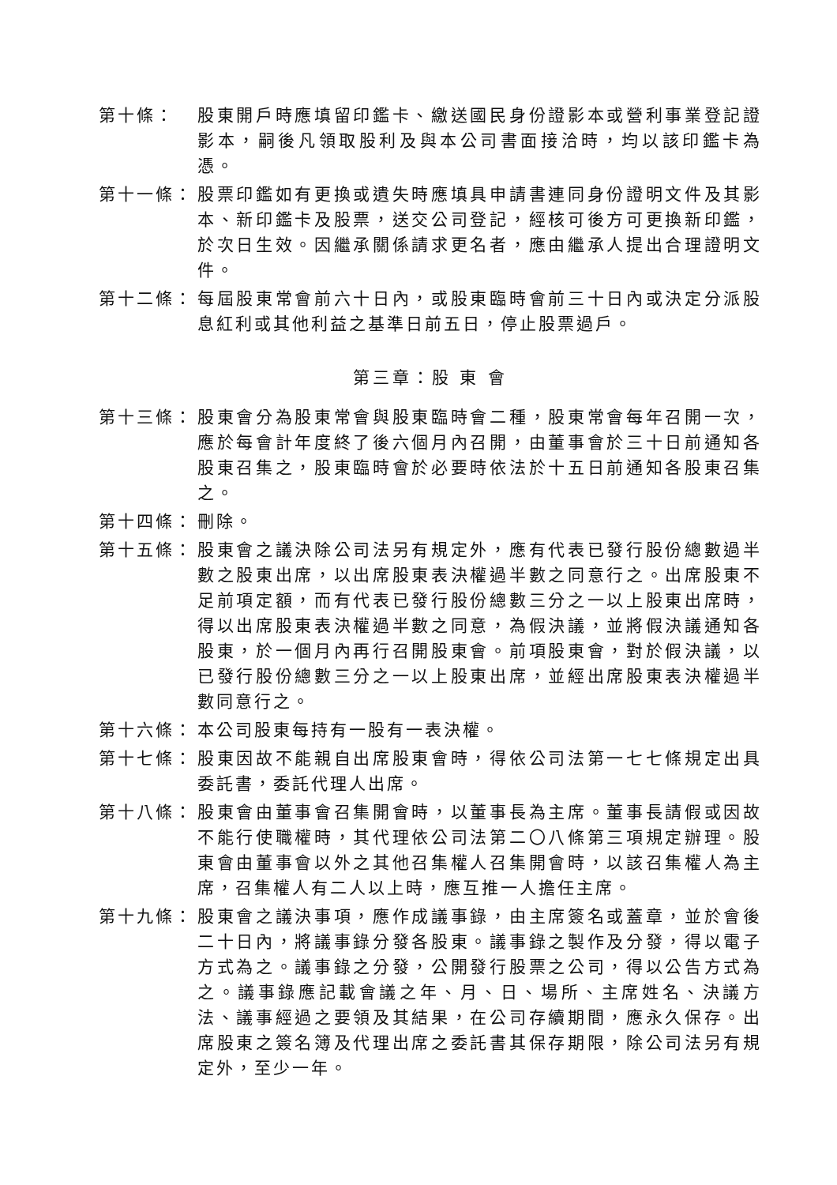第十條： 股東開戶時應填留印鑑卡、繳送國民身份證影本或營利事業登記證影本，嗣後凡領取股利及與本公司書面接洽時，均以該印鑑卡為憑。
第十一條： 股票印鑑如有更換或遺失時應填具申請書連同身份證明文件及其影本、新印鑑卡及股票，送交公司登記，經核可後方可更換新印鑑，於次日生效。因繼承關係請求更名者，應由繼承人提出合理證明文件。
第十二條： 每屆股東常會前六十日內，或股東臨時會前三十日內或決定分派股息紅利或其他利益之基準日前五日，停止股票過戶。
第三章：股 東 會
第十三條： 股東會分為股東常會與股東臨時會二種，股東常會每年召開一次，應於每會計年度終了後六個月內召開，由董事會於三十日前通知各股東召集之，股東臨時會於必要時依法於十五日前通知各股東召集之。
第十四條： 刪除。
第十五條： 股東會之議決除公司法另有規定外，應有代表已發行股份總數過半數之股東出席，以出席股東表決權過半數之同意行之。出席股東不足前項定額，而有代表已發行股份總數三分之一以上股東出席時，得以出席股東表決權過半數之同意，為假決議，並將假決議通知各股東，於一個月內再行召開股東會。前項股東會，對於假決議，以已發行股份總數三分之一以上股東出席，並經出席股東表決權過半數同意行之。
第十六條： 本公司股東每持有一股有一表決權。
第十七條： 股東因故不能親自出席股東會時，得依公司法第一七七條規定出具委託書，委託代理人出席。
第十八條： 股東會由董事會召集開會時，以董事長為主席。董事長請假或因故不能行使職權時，其代理依公司法第二〇八條第三項規定辦理。股東會由董事會以外之其他召集權人召集開會時，以該召集權人為主席，召集權人有二人以上時，應互推一人擔任主席。
第十九條： 股東會之議決事項，應作成議事錄，由主席簽名或蓋章，並於會後二十日內，將議事錄分發各股東。議事錄之製作及分發，得以電子方式為之。議事錄之分發，公開發行股票之公司，得以公告方式為之。議事錄應記載會議之年、月、日、場所、主席姓名、決議方法、議事經過之要領及其結果，在公司存續期間，應永久保存。出席股東之簽名簿及代理出席之委託書其保存期限，除公司法另有規定外，至少一年。